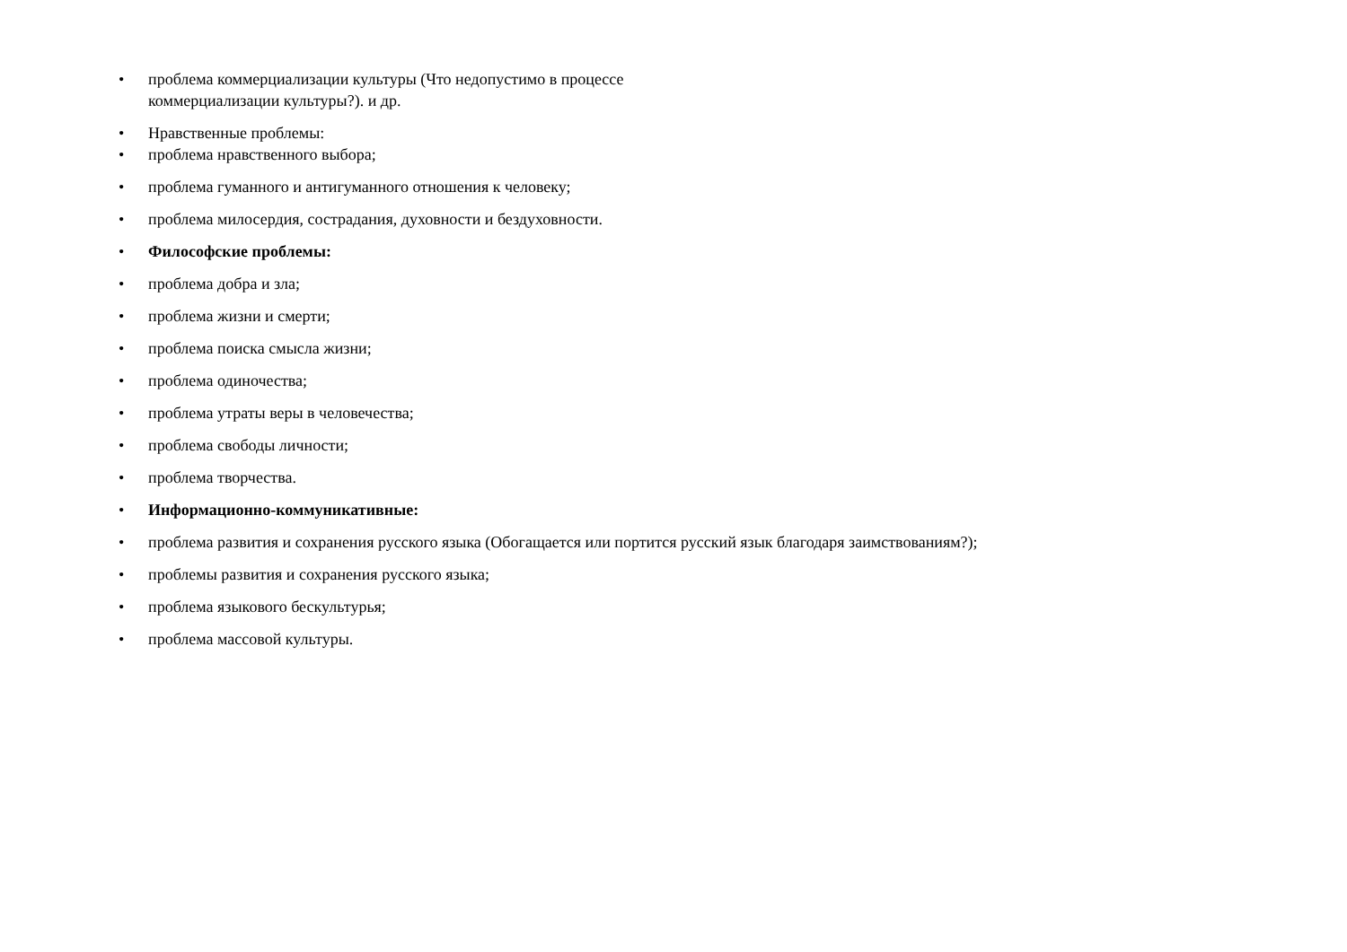• проблема коммерциализации культуры (Что недопустимо в процессе коммерциализации культуры?). и др.
• Нравственные проблемы:
• проблема нравственного выбора;
• проблема гуманного и антигуманного отношения к человеку;
• проблема милосердия, сострадания, духовности и бездуховности.
• Философские проблемы:
• проблема добра и зла;
• проблема жизни и смерти;
• проблема поиска смысла жизни;
• проблема одиночества;
• проблема утраты веры в человечества;
• проблема свободы личности;
• проблема творчества.
• Информационно-коммуникативные:
• проблема развития и сохранения русского языка (Обогащается или портится русский язык благодаря заимствованиям?);
• проблемы развития и сохранения русского языка;
• проблема языкового бескультурья;
• проблема массовой культуры.